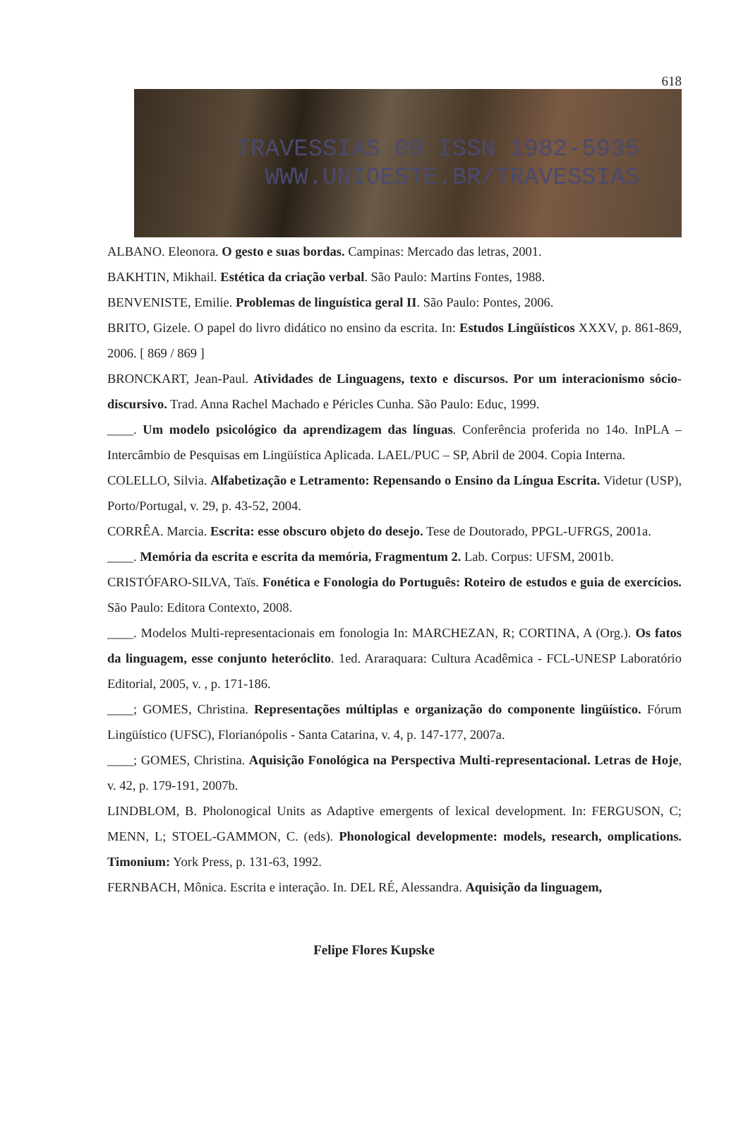618
TRAVESSIAS 09 ISSN 1982-5935
WWW.UNIOESTE.BR/TRAVESSIAS
ALBANO. Eleonora. O gesto e suas bordas. Campinas: Mercado das letras, 2001.
BAKHTIN, Mikhail. Estética da criação verbal. São Paulo: Martins Fontes, 1988.
BENVENISTE, Emilie. Problemas de linguística geral II. São Paulo: Pontes, 2006.
BRITO, Gizele. O papel do livro didático no ensino da escrita. In: Estudos Lingüísticos XXXV, p. 861-869, 2006. [ 869 / 869 ]
BRONCKART, Jean-Paul. Atividades de Linguagens, texto e discursos. Por um interacionismo sócio-discursivo. Trad. Anna Rachel Machado e Péricles Cunha. São Paulo: Educ, 1999.
____. Um modelo psicológico da aprendizagem das línguas. Conferência proferida no 14o. InPLA – Intercâmbio de Pesquisas em Lingüística Aplicada. LAEL/PUC – SP, Abril de 2004. Copia Interna.
COLELLO, Silvia. Alfabetização e Letramento: Repensando o Ensino da Língua Escrita. Videtur (USP), Porto/Portugal, v. 29, p. 43-52, 2004.
CORRÊA. Marcia. Escrita: esse obscuro objeto do desejo. Tese de Doutorado, PPGL-UFRGS, 2001a.
____. Memória da escrita e escrita da memória, Fragmentum 2. Lab. Corpus: UFSM, 2001b.
CRISTÓFARO-SILVA, Taïs. Fonética e Fonologia do Português: Roteiro de estudos e guia de exercícios. São Paulo: Editora Contexto, 2008.
____. Modelos Multi-representacionais em fonologia In: MARCHEZAN, R; CORTINA, A (Org.). Os fatos da linguagem, esse conjunto heteróclito. 1ed. Araraquara: Cultura Acadêmica - FCL-UNESP Laboratório Editorial, 2005, v. , p. 171-186.
____; GOMES, Christina. Representações múltiplas e organização do componente lingüístico. Fórum Lingüístico (UFSC), Florianópolis - Santa Catarina, v. 4, p. 147-177, 2007a.
____; GOMES, Christina. Aquisição Fonológica na Perspectiva Multi-representacional. Letras de Hoje, v. 42, p. 179-191, 2007b.
LINDBLOM, B. Pholonogical Units as Adaptive emergents of lexical development. In: FERGUSON, C; MENN, L; STOEL-GAMMON, C. (eds). Phonological developmente: models, research, omplications. Timonium: York Press, p. 131-63, 1992.
FERNBACH, Mônica. Escrita e interação. In. DEL RÉ, Alessandra. Aquisição da linguagem,
Felipe Flores Kupske